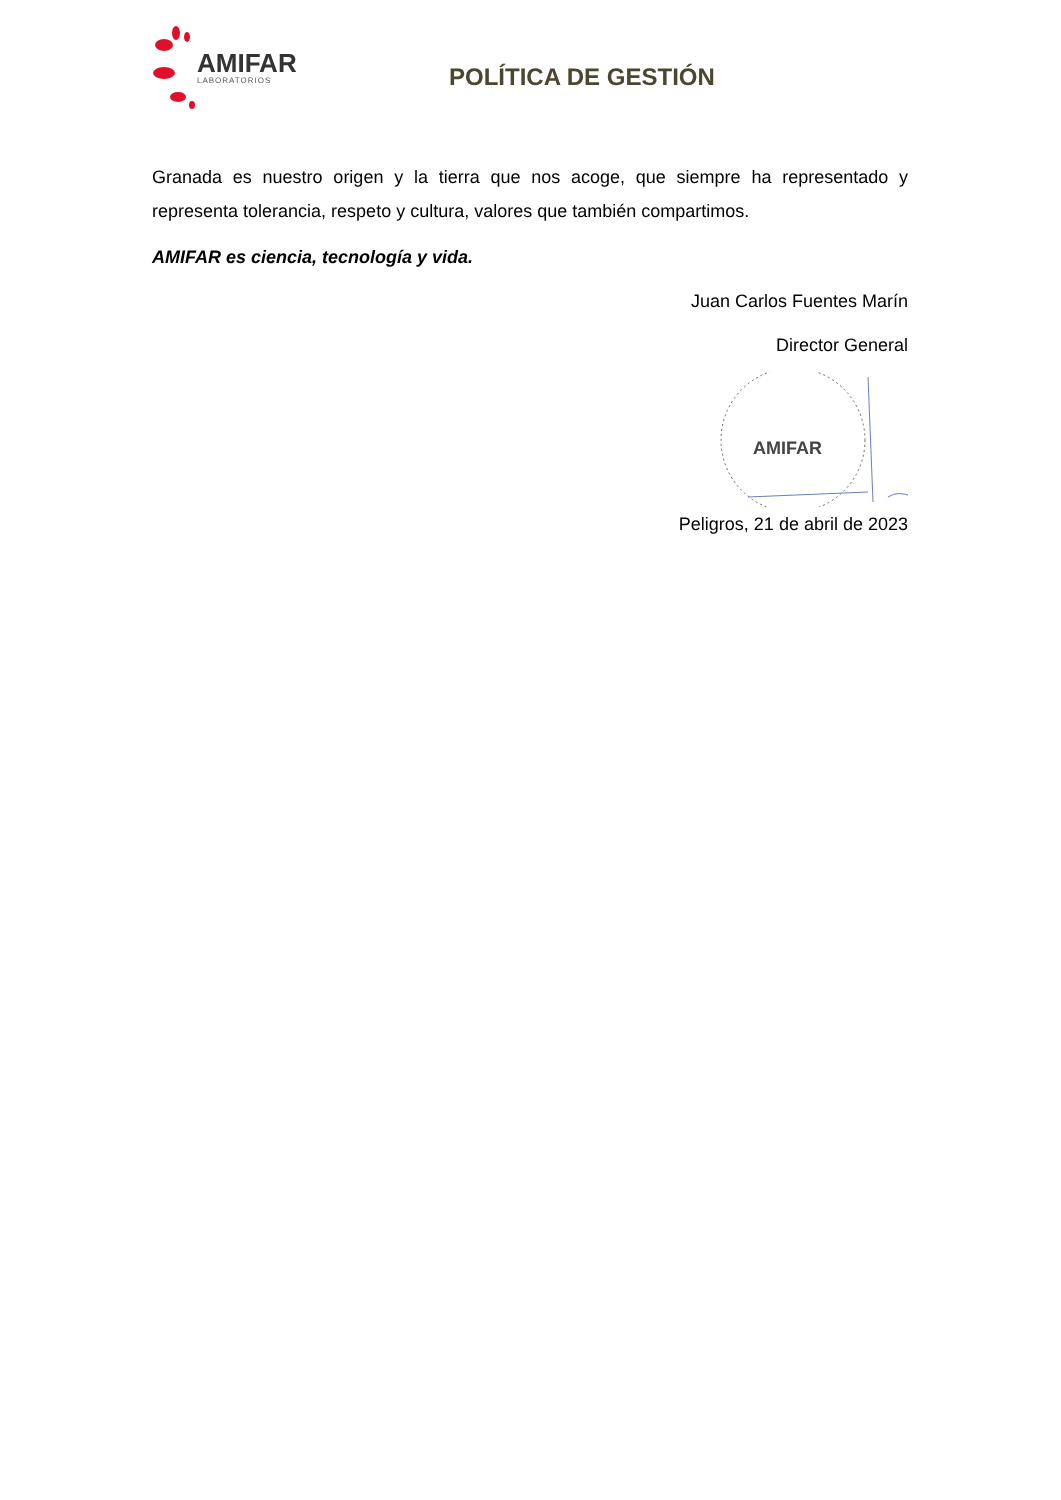AMIFAR
LABORATORIOS
POLÍTICA DE GESTIÓN
Granada es nuestro origen y la tierra que nos acoge, que siempre ha representado y representa tolerancia, respeto y cultura, valores que también compartimos.
AMIFAR es ciencia, tecnología y vida.
Juan Carlos Fuentes Marín
Director General
AMIFAR
Peligros, 21 de abril de 2023